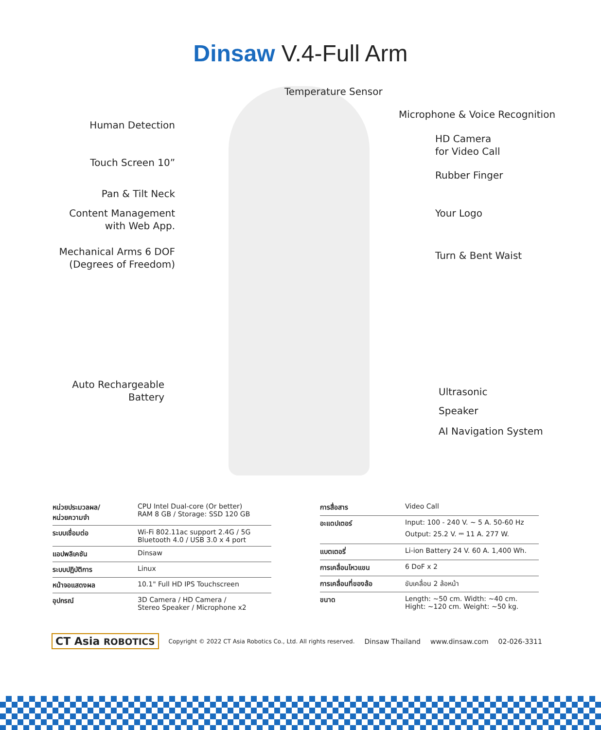Dinsaw V.4-Full Arm
Temperature Sensor
Microphone & Voice Recognition
Human Detection
HD Camera
for Video Call
Touch Screen 10”
Rubber Finger
Pan & Tilt Neck
Content Management
with Web App.
Your Logo
Mechanical Arms 6 DOF
(Degrees of Freedom)
Turn & Bent Waist
Auto Rechargeable
Battery
Ultrasonic
Speaker
AI Navigation System
| หน่วยประมวลผล/ หน่วยความจำ | CPU Intel Dual-core (Or better) RAM 8 GB / Storage: SSD 120 GB |
| ระบบเชื่อมต่อ | Wi-Fi 802.11ac support 2.4G / 5G Bluetooth 4.0 / USB 3.0 x 4 port |
| แอปพลิเคชัน | Dinsaw |
| ระบบปฏิบัติการ | Linux |
| หน้าจอแสดงผล | 10.1" Full HD IPS Touchscreen |
| อุปกรณ์ | 3D Camera / HD Camera / Stereo Speaker / Microphone x2 |
| การสื่อสาร | Video Call |
| อะแดปเตอร์ | Input: 100 - 240 V. ~ 5 A. 50-60 Hz Output: 25.2 V. ⎓ 11 A. 277 W. |
| แบตเตอรี่ | Li-ion Battery 24 V. 60 A. 1,400 Wh. |
| การเคลื่อนไหวแขน | 6 DoF x 2 |
| การเคลื่อนที่ของล้อ | ขับเคลื่อน 2 ล้อหน้า |
| ขนาด | Length: ~50 cm. Width: ~40 cm. Hight: ~120 cm. Weight: ~50 kg. |
CT Asia ROBOTICS Copyright © 2022 CT Asia Robotics Co., Ltd. All rights reserved. Dinsaw Thailand www.dinsaw.com 02-026-3311